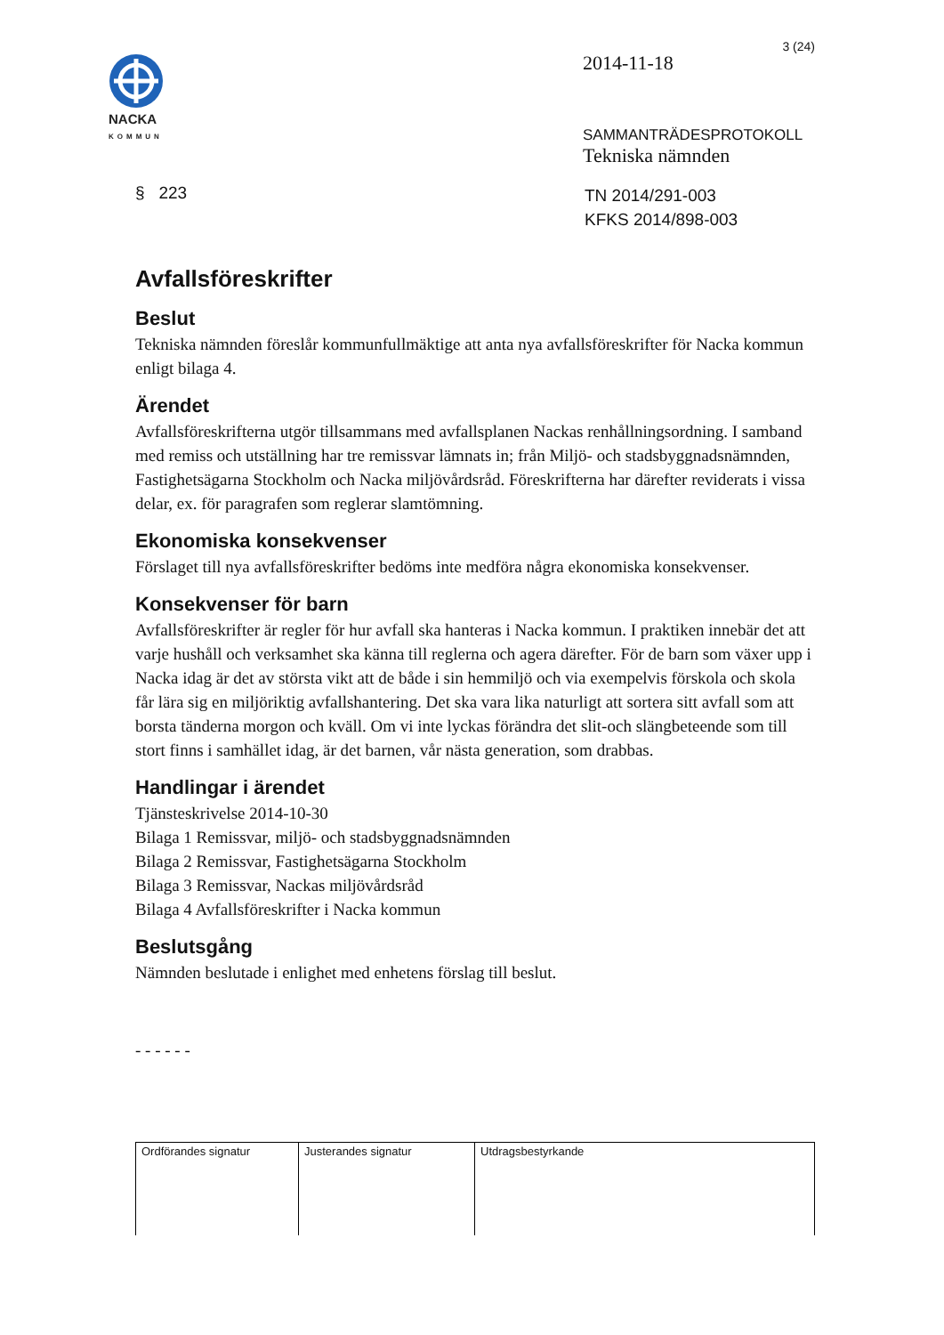3 (24)
NACKA
KOMMUN
2014-11-18
SAMMANTRÄDESPROTOKOLL
Tekniska nämnden
§ 223
TN 2014/291-003
KFKS 2014/898-003
Avfallsföreskrifter
Beslut
Tekniska nämnden föreslår kommunfullmäktige att anta nya avfallsföreskrifter för Nacka kommun enligt bilaga 4.
Ärendet
Avfallsföreskrifterna utgör tillsammans med avfallsplanen Nackas renhållningsordning. I samband med remiss och utställning har tre remissvar lämnats in; från Miljö- och stadsbyggnadsnämnden, Fastighetsägarna Stockholm och Nacka miljövårdsråd. Föreskrifterna har därefter reviderats i vissa delar, ex. för paragrafen som reglerar slamtömning.
Ekonomiska konsekvenser
Förslaget till nya avfallsföreskrifter bedöms inte medföra några ekonomiska konsekvenser.
Konsekvenser för barn
Avfallsföreskrifter är regler för hur avfall ska hanteras i Nacka kommun. I praktiken innebär det att varje hushåll och verksamhet ska känna till reglerna och agera därefter. För de barn som växer upp i Nacka idag är det av största vikt att de både i sin hemmiljö och via exempelvis förskola och skola får lära sig en miljöriktig avfallshantering. Det ska vara lika naturligt att sortera sitt avfall som att borsta tänderna morgon och kväll. Om vi inte lyckas förändra det slit-och slängbeteende som till stort finns i samhället idag, är det barnen, vår nästa generation, som drabbas.
Handlingar i ärendet
Tjänsteskrivelse 2014-10-30
Bilaga 1 Remissvar, miljö- och stadsbyggnadsnämnden
Bilaga 2 Remissvar, Fastighetsägarna Stockholm
Bilaga 3 Remissvar, Nackas miljövårdsråd
Bilaga 4 Avfallsföreskrifter i Nacka kommun
Beslutsgång
Nämnden beslutade i enlighet med enhetens förslag till beslut.
- - - - - -
| Ordförandes signatur | Justerandes signatur | Utdragsbestyrkande |